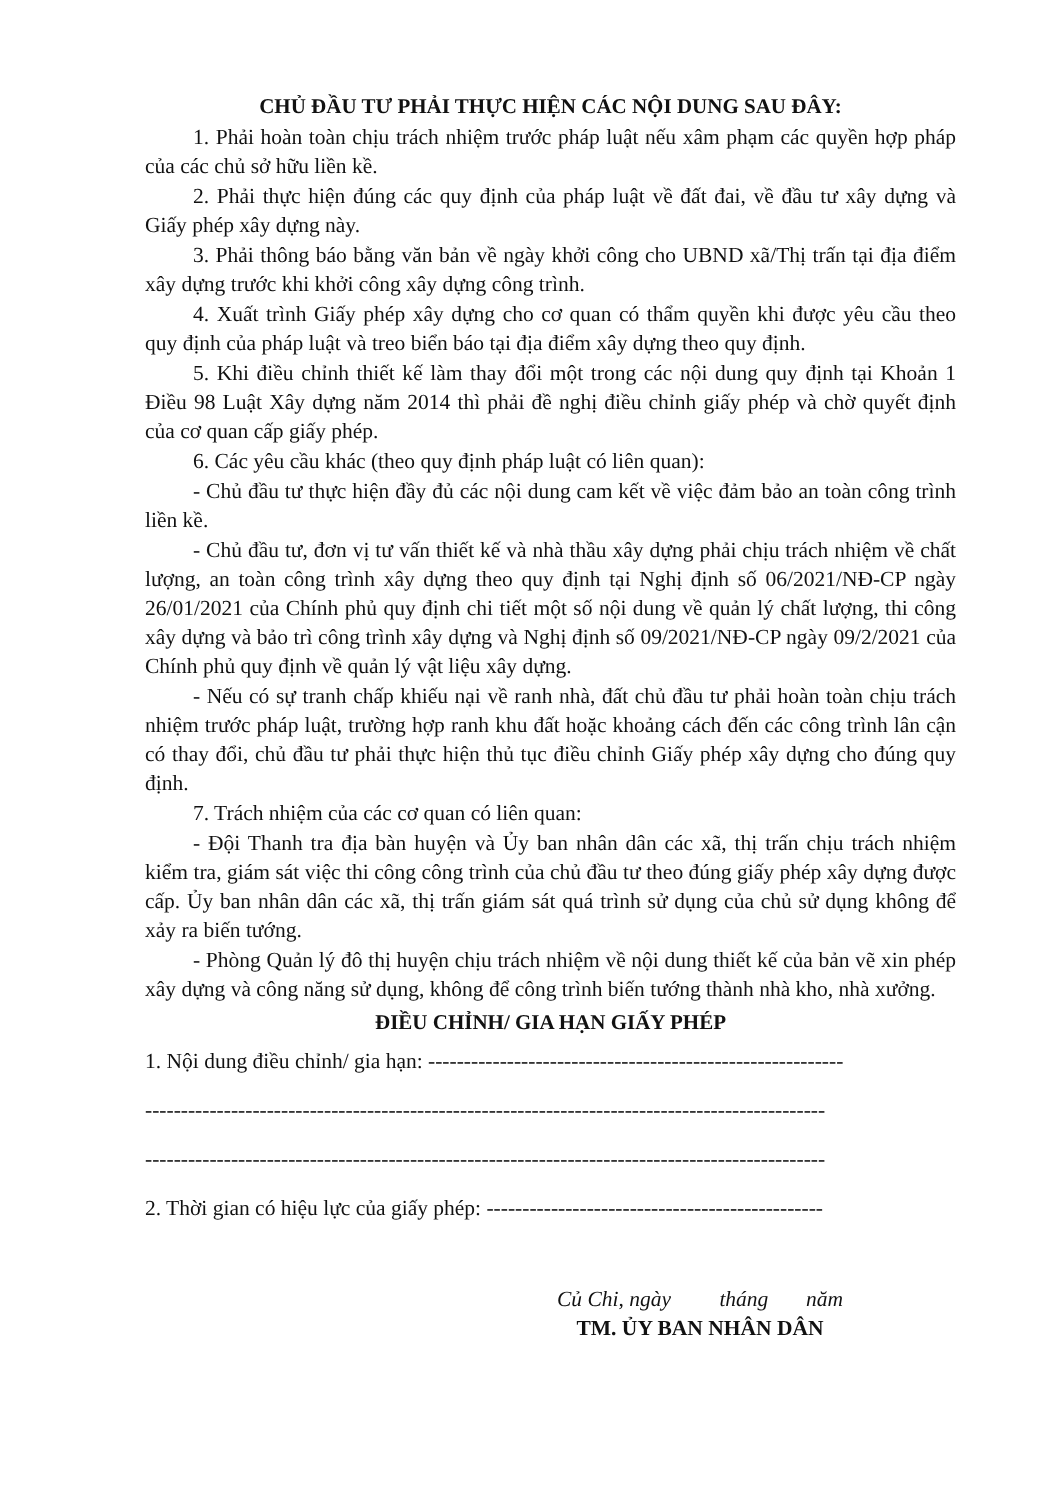CHỦ ĐẦU TƯ PHẢI THỰC HIỆN CÁC NỘI DUNG SAU ĐÂY:
1. Phải hoàn toàn chịu trách nhiệm trước pháp luật nếu xâm phạm các quyền hợp pháp của các chủ sở hữu liền kề.
2. Phải thực hiện đúng các quy định của pháp luật về đất đai, về đầu tư xây dựng và Giấy phép xây dựng này.
3. Phải thông báo bằng văn bản về ngày khởi công cho UBND xã/Thị trấn tại địa điểm xây dựng trước khi khởi công xây dựng công trình.
4. Xuất trình Giấy phép xây dựng cho cơ quan có thẩm quyền khi được yêu cầu theo quy định của pháp luật và treo biển báo tại địa điểm xây dựng theo quy định.
5. Khi điều chỉnh thiết kế làm thay đổi một trong các nội dung quy định tại Khoản 1 Điều 98 Luật Xây dựng năm 2014 thì phải đề nghị điều chỉnh giấy phép và chờ quyết định của cơ quan cấp giấy phép.
6. Các yêu cầu khác (theo quy định pháp luật có liên quan):
- Chủ đầu tư thực hiện đầy đủ các nội dung cam kết về việc đảm bảo an toàn công trình liền kề.
- Chủ đầu tư, đơn vị tư vấn thiết kế và nhà thầu xây dựng phải chịu trách nhiệm về chất lượng, an toàn công trình xây dựng theo quy định tại Nghị định số 06/2021/NĐ-CP ngày 26/01/2021 của Chính phủ quy định chi tiết một số nội dung về quản lý chất lượng, thi công xây dựng và bảo trì công trình xây dựng và Nghị định số 09/2021/NĐ-CP ngày 09/2/2021 của Chính phủ quy định về quản lý vật liệu xây dựng.
- Nếu có sự tranh chấp khiếu nại về ranh nhà, đất chủ đầu tư phải hoàn toàn chịu trách nhiệm trước pháp luật, trường hợp ranh khu đất hoặc khoảng cách đến các công trình lân cận có thay đổi, chủ đầu tư phải thực hiện thủ tục điều chỉnh Giấy phép xây dựng cho đúng quy định.
7. Trách nhiệm của các cơ quan có liên quan:
- Đội Thanh tra địa bàn huyện và Ủy ban nhân dân các xã, thị trấn chịu trách nhiệm kiểm tra, giám sát việc thi công công trình của chủ đầu tư theo đúng giấy phép xây dựng được cấp. Ủy ban nhân dân các xã, thị trấn giám sát quá trình sử dụng của chủ sử dụng không để xảy ra biến tướng.
- Phòng Quản lý đô thị huyện chịu trách nhiệm về nội dung thiết kế của bản vẽ xin phép xây dựng và công năng sử dụng, không để công trình biến tướng thành nhà kho, nhà xưởng.
ĐIỀU CHỈNH/ GIA HẠN GIẤY PHÉP
1. Nội dung điều chỉnh/ gia hạn: ----------------------------------------------------------
-----------------------------------------------------------------------------------------------
-----------------------------------------------------------------------------------------------
2. Thời gian có hiệu lực của giấy phép: -----------------------------------------------
Củ Chi, ngày tháng năm
TM. ỦY BAN NHÂN DÂN